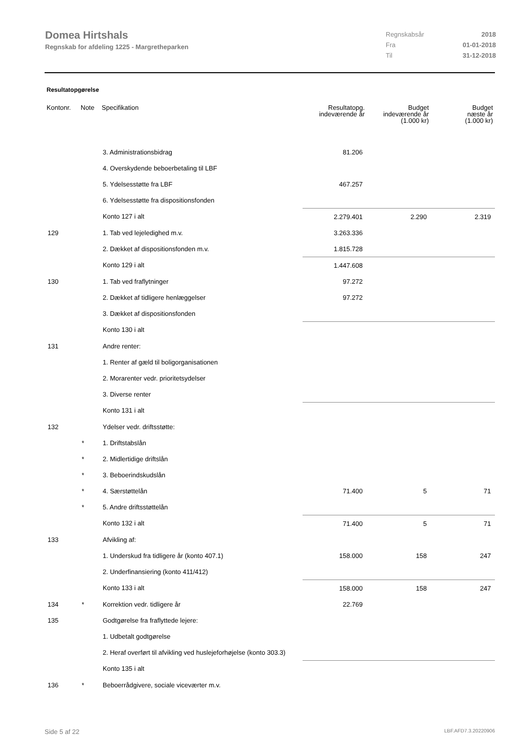Domea Hirtshals
Regnskab for afdeling 1225 - Margretheparken
| Regnskabsår | 2018 |
| Fra | 01-01-2018 |
| Til | 31-12-2018 |
Resultatopgørelse
| Kontonr. | Note | Specifikation | Resultatopg. indeværende år | Budget indeværende år (1.000 kr) | Budget næste år (1.000 kr) |
| --- | --- | --- | --- | --- | --- |
| | | 3. Administrationsbidrag | 81.206 | | |
| | | 4. Overskydende beboerbetaling til LBF | | | |
| | | 5. Ydelsesstøtte fra LBF | 467.257 | | |
| | | 6. Ydelsesstøtte fra dispositionsfonden | | | |
| | | Konto 127 i alt | 2.279.401 | 2.290 | 2.319 |
| 129 | | 1. Tab ved lejeledighed m.v. | 3.263.336 | | |
| | | 2. Dækket af dispositionsfonden m.v. | 1.815.728 | | |
| | | Konto 129 i alt | 1.447.608 | | |
| 130 | | 1. Tab ved fraflytninger | 97.272 | | |
| | | 2. Dækket af tidligere henlæggelser | 97.272 | | |
| | | 3. Dækket af dispositionsfonden | | | |
| | | Konto 130 i alt | | | |
| 131 | | Andre renter: | | | |
| | | 1. Renter af gæld til boligorganisationen | | | |
| | | 2. Morarenter vedr. prioritetsydelser | | | |
| | | 3. Diverse renter | | | |
| | | Konto 131 i alt | | | |
| 132 | | Ydelser vedr. driftsstøtte: | | | |
| | * | 1. Driftstabslån | | | |
| | * | 2. Midlertidige driftslån | | | |
| | * | 3. Beboerindskudslån | | | |
| | * | 4. Særstøttelån | 71.400 | 5 | 71 |
| | * | 5. Andre driftsstøttelån | | | |
| | | Konto 132 i alt | 71.400 | 5 | 71 |
| 133 | | Afvikling af: | | | |
| | | 1. Underskud fra tidligere år (konto 407.1) | 158.000 | 158 | 247 |
| | | 2. Underfinansiering (konto 411/412) | | | |
| | | Konto 133 i alt | 158.000 | 158 | 247 |
| 134 | * | Korrektion vedr. tidligere år | 22.769 | | |
| 135 | | Godtgørelse fra fraflyttede lejere: | | | |
| | | 1. Udbetalt godtgørelse | | | |
| | | 2. Heraf overført til afvikling ved huslejeforhøjelse (konto 303.3) | | | |
| | | Konto 135 i alt | | | |
| 136 | * | Beboerrådgivere, sociale viceværter m.v. | | | |
Side 5 af 22 LBF.AFD7.3.20220906